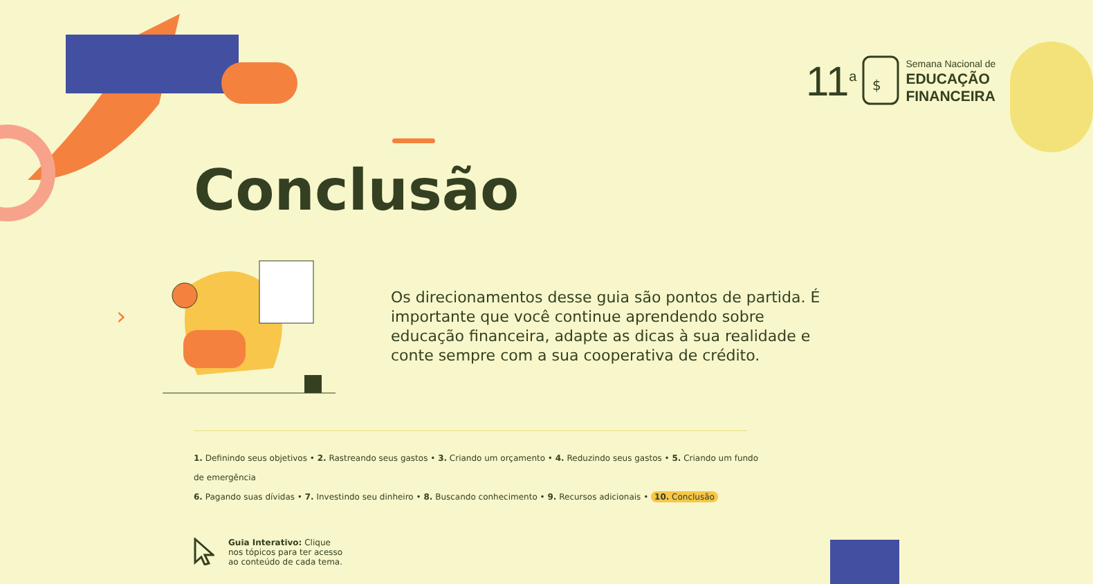11<sup>a</sup>
$
Semana Nacional de
EDUCAÇÃO
FINANCEIRA
›
Conclusão
Os direcionamentos desse guia são pontos de partida. É importante que você continue aprendendo sobre educação financeira, adapte as dicas à sua realidade e conte sempre com a sua cooperativa de crédito.
1. Definindo seus objetivos • 2. Rastreando seus gastos • 3. Criando um orçamento • 4. Reduzindo seus gastos • 5. Criando um fundo de emergência
6. Pagando suas dívidas • 7. Investindo seu dinheiro • 8. Buscando conhecimento • 9. Recursos adicionais • 10. Conclusão
Guia Interativo: Clique
nos tópicos para ter acesso
ao conteúdo de cada tema.